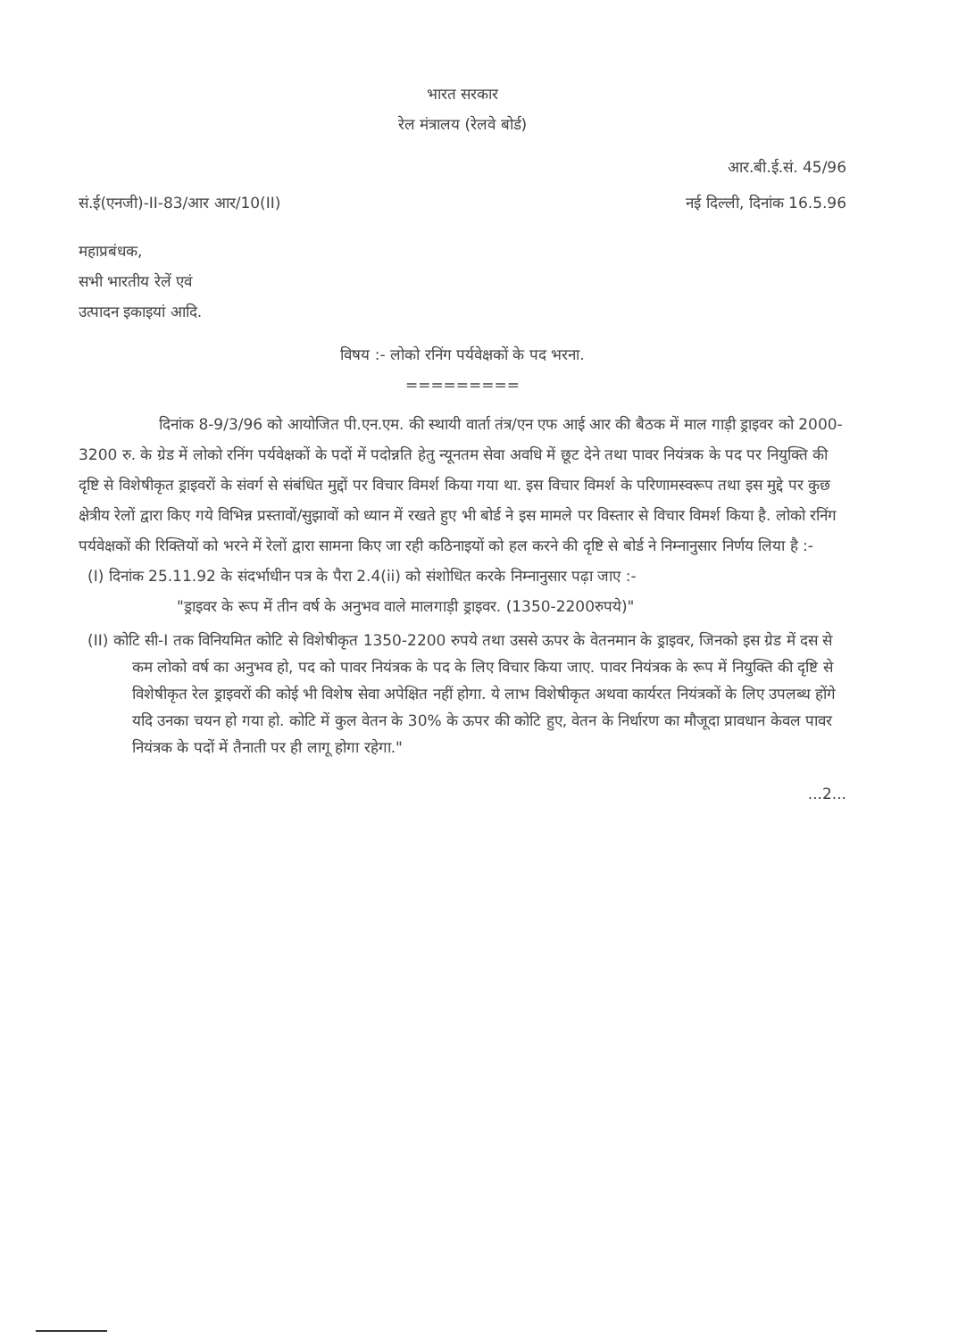भारत सरकार
रेल मंत्रालय (रेलवे बोर्ड)
आर.बी.ई.सं. 45/96
सं.ई(एनजी)-II-83/आर आर/10(II) नई दिल्ली, दिनांक 16.5.96
महाप्रबंधक,
सभी भारतीय रेलें एवं
उत्पादन इकाइयां आदि.
विषय :- लोको रनिंग पर्यवेक्षकों के पद भरना.
=========
दिनांक 8-9/3/96 को आयोजित पी.एन.एम. की स्थायी वार्ता तंत्र/एन एफ आई आर की बैठक में माल गाड़ी ड्राइवर को 2000-3200 रु. के ग्रेड में लोको रनिंग पर्यवेक्षकों के पदों में पदोन्नति हेतु न्यूनतम सेवा अवधि में छूट देने तथा पावर नियंत्रक के पद पर नियुक्ति की दृष्टि से विशेषीकृत ड्राइवरों के संवर्ग से संबंधित मुद्दों पर विचार विमर्श किया गया था. इस विचार विमर्श के परिणामस्वरूप तथा इस मुद्दे पर कुछ क्षेत्रीय रेलों द्वारा किए गये विभिन्न प्रस्तावों/सुझावों को ध्यान में रखते हुए भी बोर्ड ने इस मामले पर विस्तार से विचार विमर्श किया है. लोको रनिंग पर्यवेक्षकों की रिक्तियों को भरने में रेलों द्वारा सामना किए जा रही कठिनाइयों को हल करने की दृष्टि से बोर्ड ने निम्नानुसार निर्णय लिया है :-
(I) दिनांक 25.11.92 के संदर्भाधीन पत्र के पैरा 2.4(ii) को संशोधित करके निम्नानुसार पढ़ा जाए :-
"ड्राइवर के रूप में तीन वर्ष के अनुभव वाले मालगाड़ी ड्राइवर. (1350-2200रुपये)"
(II) कोटि सी-I तक विनियमित कोटि से विशेषीकृत 1350-2200 रुपये तथा उससे ऊपर के वेतनमान के ड्राइवर, जिनको इस ग्रेड में दस से कम लोको वर्ष का अनुभव हो, पद को पावर नियंत्रक के पद के लिए विचार किया जाए. पावर नियंत्रक के रूप में नियुक्ति की दृष्टि से विशेषीकृत रेल ड्राइवरों की कोई भी विशेष सेवा अपेक्षित नहीं होगा. ये लाभ विशेषीकृत अथवा कार्यरत नियंत्रकों के लिए उपलब्ध होंगे यदि उनका चयन हो गया हो. कोटि में कुल वेतन के 30% के ऊपर की कोटि हुए, वेतन के निर्धारण का मौजूदा प्रावधान केवल पावर नियंत्रक के पदों में तैनाती पर ही लागू होगा रहेगा."
...2...